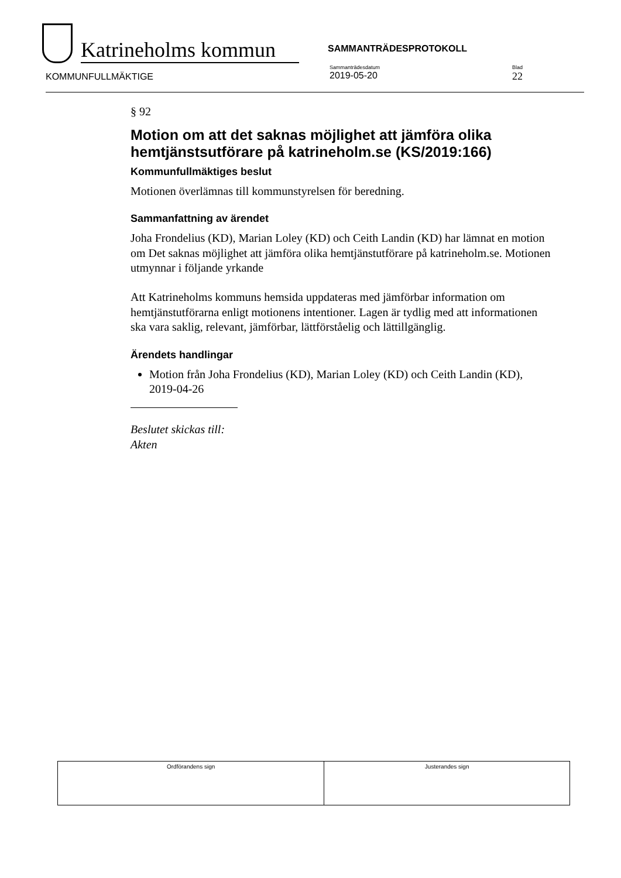Katrineholms kommun
SAMMANTRÄDESPROTOKOLL
KOMMUNFULLMÄKTIGE
Sammanträdesdatum
2019-05-20
Blad
22
§ 92
Motion om att det saknas möjlighet att jämföra olika hemtjänstsutförare på katrineholm.se (KS/2019:166)
Kommunfullmäktiges beslut
Motionen överlämnas till kommunstyrelsen för beredning.
Sammanfattning av ärendet
Joha Frondelius (KD), Marian Loley (KD) och Ceith Landin (KD) har lämnat en motion om Det saknas möjlighet att jämföra olika hemtjänstutförare på katrineholm.se. Motionen utmynnar i följande yrkande
Att Katrineholms kommuns hemsida uppdateras med jämförbar information om hemtjänstutförarna enligt motionens intentioner. Lagen är tydlig med att informationen ska vara saklig, relevant, jämförbar, lättförståelig och lättillgänglig.
Ärendets handlingar
Motion från Joha Frondelius (KD), Marian Loley (KD) och Ceith Landin (KD), 2019-04-26
Beslutet skickas till:
Akten
| Ordförandens sign | Justerandes sign |